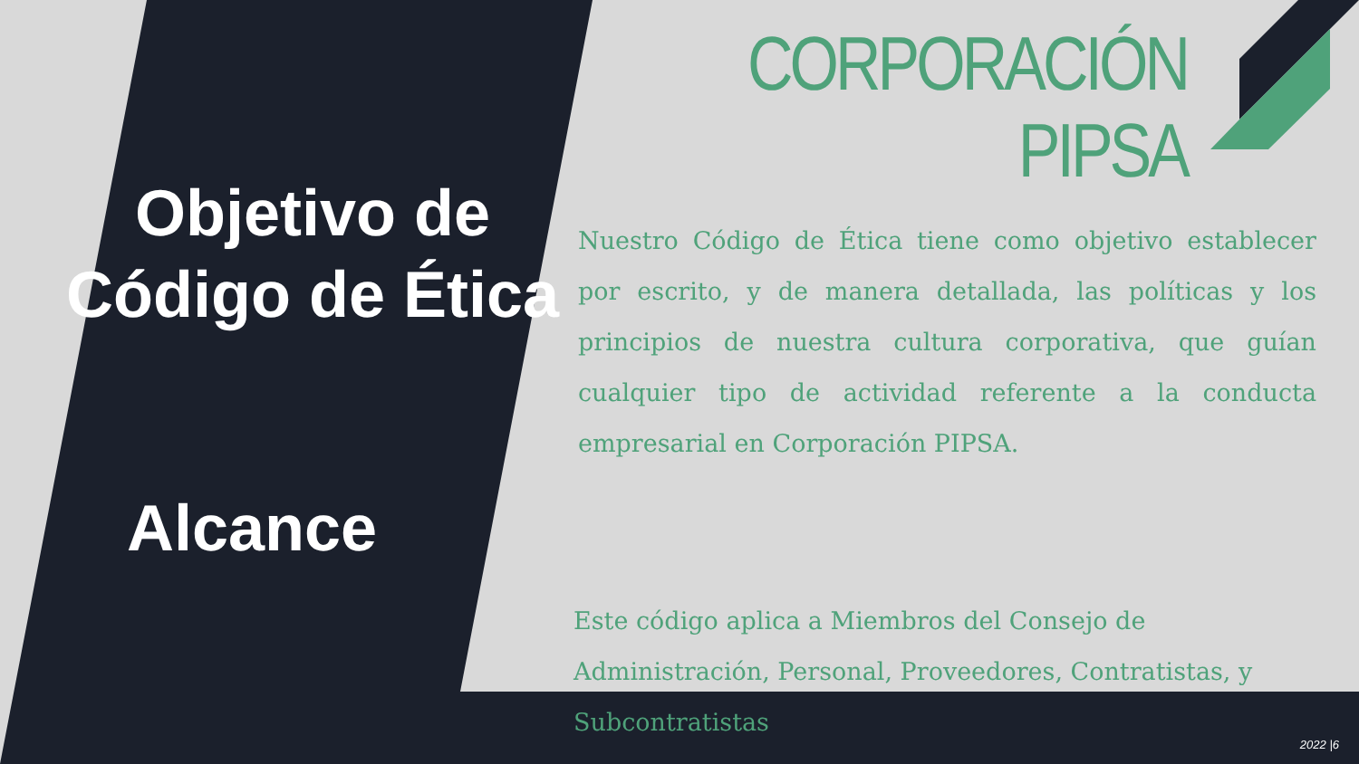Objetivo de Código de Ética
Alcance
CORPORACIÓN PIPSA
Nuestro Código de Ética tiene como objetivo establecer por escrito, y de manera detallada, las políticas y los principios de nuestra cultura corporativa, que guían cualquier tipo de actividad referente a la conducta empresarial en Corporación PIPSA.
Este código aplica a Miembros del Consejo de Administración, Personal, Proveedores, Contratistas, y Subcontratistas
2022 |6